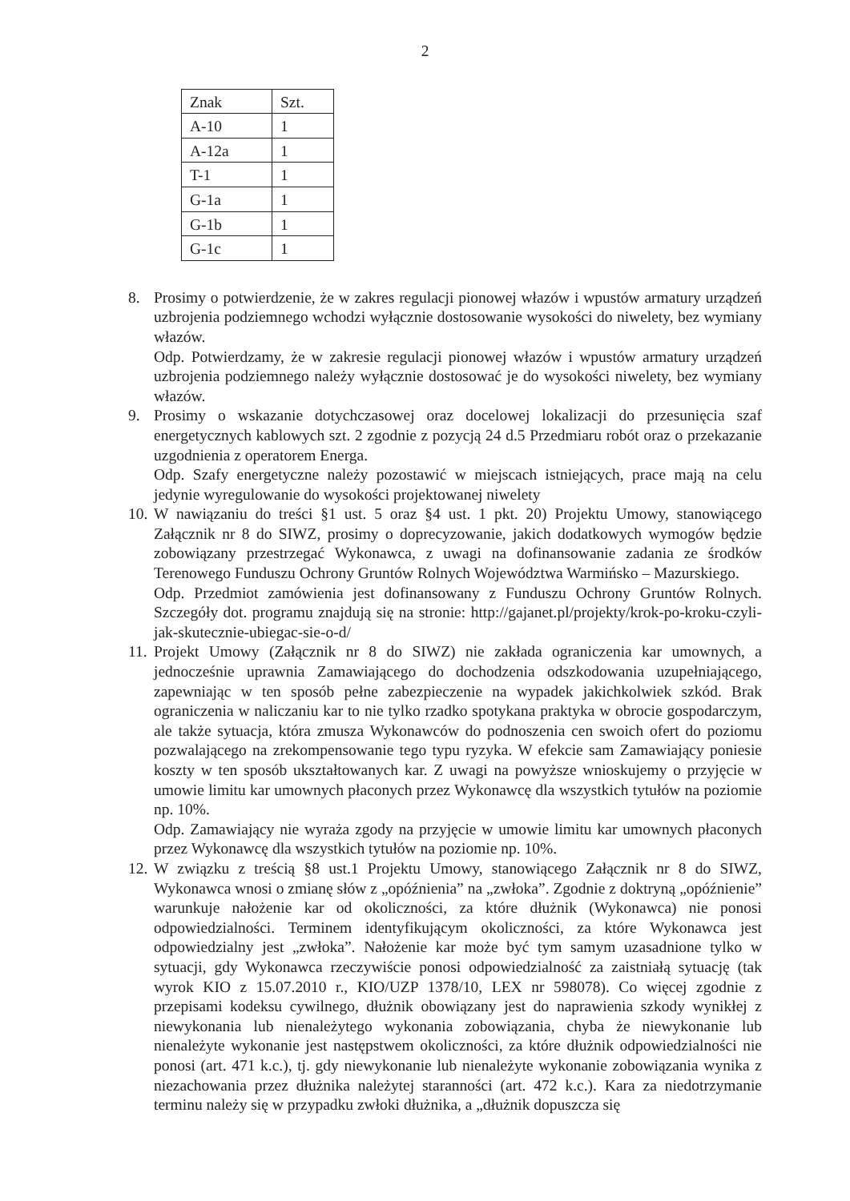2
| Znak | Szt. |
| A-10 | 1 |
| A-12a | 1 |
| T-1 | 1 |
| G-1a | 1 |
| G-1b | 1 |
| G-1c | 1 |
8. Prosimy o potwierdzenie, że w zakres regulacji pionowej włazów i wpustów armatury urządzeń uzbrojenia podziemnego wchodzi wyłącznie dostosowanie wysokości do niwelety, bez wymiany włazów.
Odp. Potwierdzamy, że w zakresie regulacji pionowej włazów i wpustów armatury urządzeń uzbrojenia podziemnego należy wyłącznie dostosować je do wysokości niwelety, bez wymiany włazów.
9. Prosimy o wskazanie dotychczasowej oraz docelowej lokalizacji do przesunięcia szaf energetycznych kablowych szt. 2 zgodnie z pozycją 24 d.5 Przedmiaru robót oraz o przekazanie uzgodnienia z operatorem Energa.
Odp. Szafy energetyczne należy pozostawić w miejscach istniejących, prace mają na celu jedynie wyregulowanie do wysokości projektowanej niwelety
10.
W nawiązaniu do treści §1 ust. 5 oraz §4 ust. 1 pkt. 20) Projektu Umowy, stanowiącego Załącznik nr 8 do SIWZ, prosimy o doprecyzowanie, jakich dodatkowych wymogów będzie zobowiązany przestrzegać Wykonawca, z uwagi na dofinansowanie zadania ze środków Terenowego Funduszu Ochrony Gruntów Rolnych Województwa Warmińsko – Mazurskiego.
Odp. Przedmiot zamówienia jest dofinansowany z Funduszu Ochrony Gruntów Rolnych. Szczegóły dot. programu znajdują się na stronie: http://gajanet.pl/projekty/krok-po-kroku-czyli-jak-skutecznie-ubiegac-sie-o-d/
11.
Projekt Umowy (Załącznik nr 8 do SIWZ) nie zakłada ograniczenia kar umownych, a jednocześnie uprawnia Zamawiającego do dochodzenia odszkodowania uzupełniającego, zapewniając w ten sposób pełne zabezpieczenie na wypadek jakichkolwiek szkód. Brak ograniczenia w naliczaniu kar to nie tylko rzadko spotykana praktyka w obrocie gospodarczym, ale także sytuacja, która zmusza Wykonawców do podnoszenia cen swoich ofert do poziomu pozwalającego na zrekompensowanie tego typu ryzyka. W efekcie sam Zamawiający poniesie koszty w ten sposób ukształtowanych kar. Z uwagi na powyższe wnioskujemy o przyjęcie w umowie limitu kar umownych płaconych przez Wykonawcę dla wszystkich tytułów na poziomie np. 10%.
Odp. Zamawiający nie wyraża zgody na przyjęcie w umowie limitu kar umownych płaconych przez Wykonawcę dla wszystkich tytułów na poziomie np. 10%.
12.
W związku z treścią §8 ust.1 Projektu Umowy, stanowiącego Załącznik nr 8 do SIWZ, Wykonawca wnosi o zmianę słów z „opóźnienia” na „zwłoka”. Zgodnie z doktryną „opóźnienie” warunkuje nałożenie kar od okoliczności, za które dłużnik (Wykonawca) nie ponosi odpowiedzialności. Terminem identyfikującym okoliczności, za które Wykonawca jest odpowiedzialny jest „zwłoka”. Nałożenie kar może być tym samym uzasadnione tylko w sytuacji, gdy Wykonawca rzeczywiście ponosi odpowiedzialność za zaistniałą sytuację (tak wyrok KIO z 15.07.2010 r., KIO/UZP 1378/10, LEX nr 598078). Co więcej zgodnie z przepisami kodeksu cywilnego, dłużnik obowiązany jest do naprawienia szkody wynikłej z niewykonania lub nienależytego wykonania zobowiązania, chyba że niewykonanie lub nienależyte wykonanie jest następstwem okoliczności, za które dłużnik odpowiedzialności nie ponosi (art. 471 k.c.), tj. gdy niewykonanie lub nienależyte wykonanie zobowiązania wynika z niezachowania przez dłużnika należytej staranności (art. 472 k.c.). Kara za niedotrzymanie terminu należy się w przypadku zwłoki dłużnika, a „dłużnik dopuszcza się